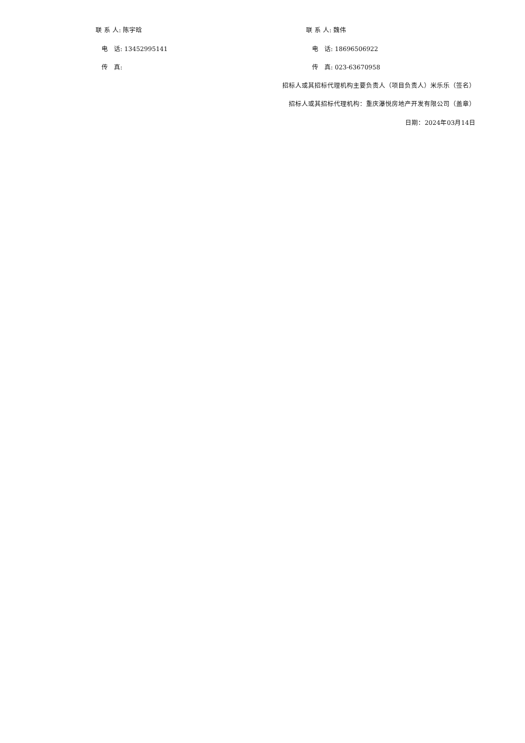联 系 人: 陈宇晗 联 系 人: 魏伟
电 话: 13452995141 电 话: 18696506922
传 真: 传 真: 023-63670958
招标人或其招标代理机构主要负责人（项目负责人）米乐乐（签名）
招标人或其招标代理机构：重庆瀑悦房地产开发有限公司（盖章）
日期：2024年03月14日